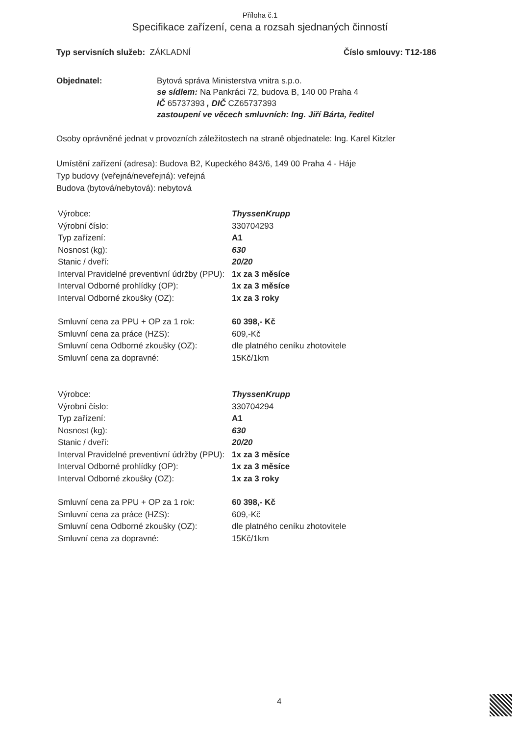Příloha č.1
Specifikace zařízení, cena a rozsah sjednaných činností
Typ servisních služeb: ZÁKLADNÍ Číslo smlouvy: T12-186
Objednatel: Bytová správa Ministerstva vnitra s.p.o.
se sídlem: Na Pankráci 72, budova B, 140 00 Praha 4
IČ 65737393 , DIČ CZ65737393
zastoupení ve věcech smluvních: Ing. Jiří Bárta, ředitel
Osoby oprávněné jednat v provozních záležitostech na straně objednatele: Ing. Karel Kitzler
Umístění zařízení (adresa): Budova B2, Kupeckého 843/6, 149 00 Praha 4 - Háje
Typ budovy (veřejná/neveřejná): veřejná
Budova (bytová/nebytová): nebytová
Výrobce: ThyssenKrupp Výrobní číslo: 330704293 Typ zařízení: A1 Nosnost (kg): 630 Stanic / dveří: 20/20 Interval Pravidelné preventivní údržby (PPU): 1x za 3 měsíce Interval Odborné prohlídky (OP): 1x za 3 měsíce Interval Odborné zkoušky (OZ): 1x za 3 roky
Smluvní cena za PPU + OP za 1 rok: 60 398,- Kč Smluvní cena za práce (HZS): 609,-Kč Smluvní cena Odborné zkoušky (OZ): dle platného ceníku zhotovitele Smluvní cena za dopravné: 15Kč/1km
Výrobce: ThyssenKrupp Výrobní číslo: 330704294 Typ zařízení: A1 Nosnost (kg): 630 Stanic / dveří: 20/20 Interval Pravidelné preventivní údržby (PPU): 1x za 3 měsíce Interval Odborné prohlídky (OP): 1x za 3 měsíce Interval Odborné zkoušky (OZ): 1x za 3 roky
Smluvní cena za PPU + OP za 1 rok: 60 398,- Kč Smluvní cena za práce (HZS): 609,-Kč Smluvní cena Odborné zkoušky (OZ): dle platného ceníku zhotovitele Smluvní cena za dopravné: 15Kč/1km
4